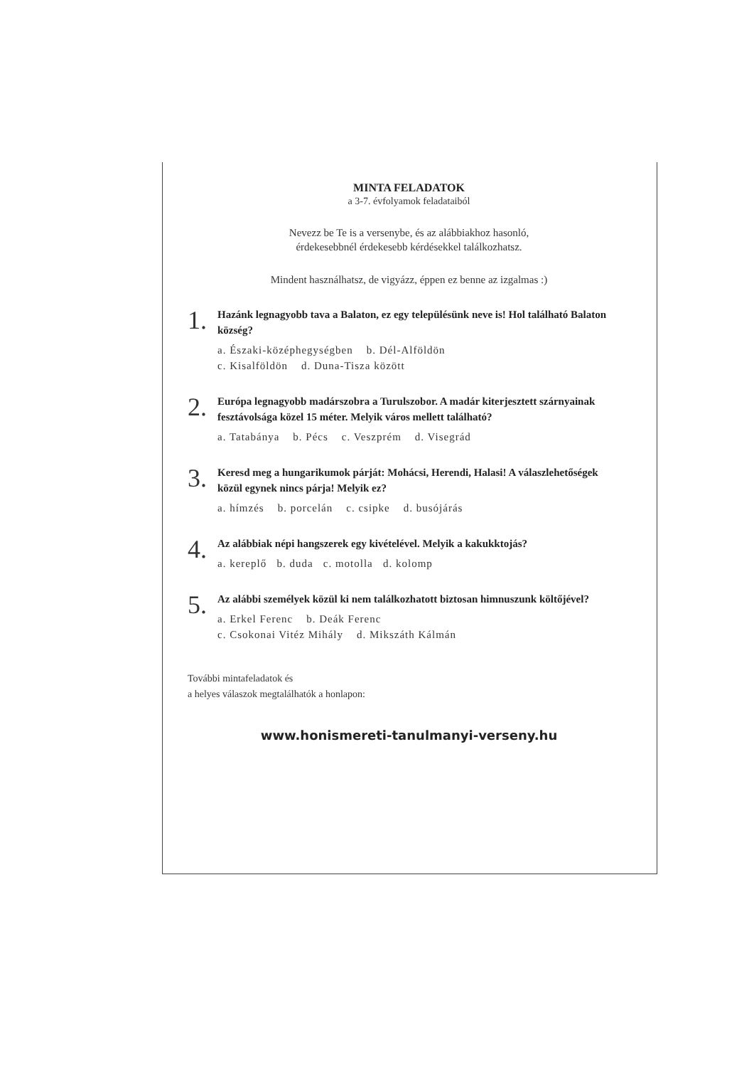MINTA FELADATOK
a 3-7. évfolyamok feladataiból
Nevezz be Te is a versenybe, és az alábbiakhoz hasonló,
érdekesebbnél érdekesebb kérdésekkel találkozhatsz.
Mindent használhatsz, de vigyázz, éppen ez benne az izgalmas :)
1.
Hazánk legnagyobb tava a Balaton, ez egy településünk neve is! Hol található Balaton község?
a. Északi-középhegységben b. Dél-Alföldön
c. Kisalföldön d. Duna-Tisza között
2.
Európa legnagyobb madárszobra a Turulszobor. A madár kiterjesztett szárnyainak fesztávolsága közel 15 méter. Melyik város mellett található?
a. Tatabánya b. Pécs c. Veszprém d. Visegrád
3.
Keresd meg a hungarikumok párját: Mohácsi, Herendi, Halasi! A válaszlehetőségek közül egynek nincs párja! Melyik ez?
a. hímzés b. porcelán c. csipke d. busójárás
4.
Az alábbiak népi hangszerek egy kivételével. Melyik a kakukktojás?
a. kereplő b. duda c. motolla d. kolomp
5.
Az alábbi személyek közül ki nem találkozhatott biztosan himnuszunk költőjével?
a. Erkel Ferenc b. Deák Ferenc
c. Csokonai Vitéz Mihály d. Mikszáth Kálmán
További mintafeladatok és
a helyes válaszok megtalálhatók a honlapon:
www.honismereti-tanulmanyi-verseny.hu